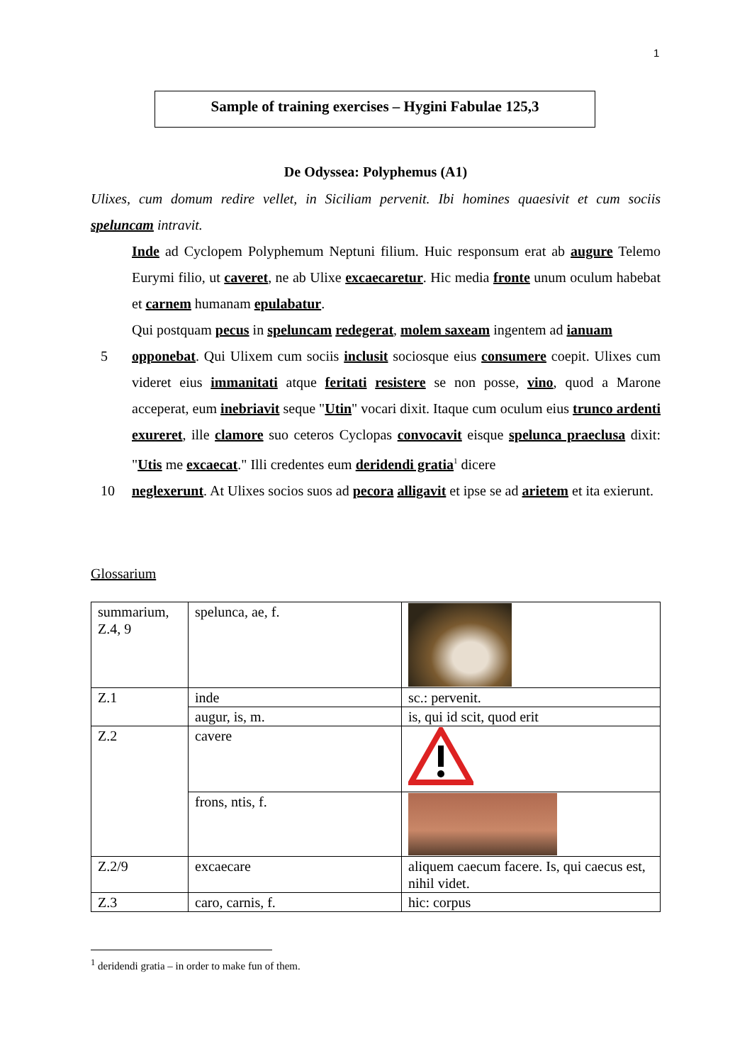1
Sample of training exercises – Hygini Fabulae 125,3
De Odyssea: Polyphemus (A1)
Ulixes, cum domum redire vellet, in Siciliam pervenit. Ibi homines quaesivit et cum sociis speluncam intravit.
Inde ad Cyclopem Polyphemum Neptuni filium. Huic responsum erat ab augure Telemo Eurymi filio, ut caveret, ne ab Ulixe excaecaretur. Hic media fronte unum oculum habebat et carnem humanam epulabatur.
Qui postquam pecus in speluncam redegerat, molem saxeam ingentem ad ianuam
5 opponebat. Qui Ulixem cum sociis inclusit sociosque eius consumere coepit. Ulixes cum videret eius immanitati atque feritati resistere se non posse, vino, quod a Marone acceperat, eum inebriavit seque "Utin" vocari dixit. Itaque cum oculum eius trunco ardenti exureret, ille clamore suo ceteros Cyclopas convocavit eisque spelunca praeclusa dixit: "Utis me excaecat." Illi credentes eum deridendi gratia<sup>1</sup> dicere
10 neglexerunt. At Ulixes socios suos ad pecora alligavit et ipse se ad arietem et ita exierunt.
Glossarium
| summarium, Z.4, 9 | spelunca, ae, f. | |
| Z.1 | inde | sc.: pervenit. |
| | augur, is, m. | is, qui id scit, quod erit |
| Z.2 | cavere | |
| | frons, ntis, f. | |
| Z.2/9 | excaecare | aliquem caecum facere. Is, qui caecus est, nihil videt. |
| Z.3 | caro, carnis, f. | hic: corpus |
<sup>1</sup> deridendi gratia – in order to make fun of them.